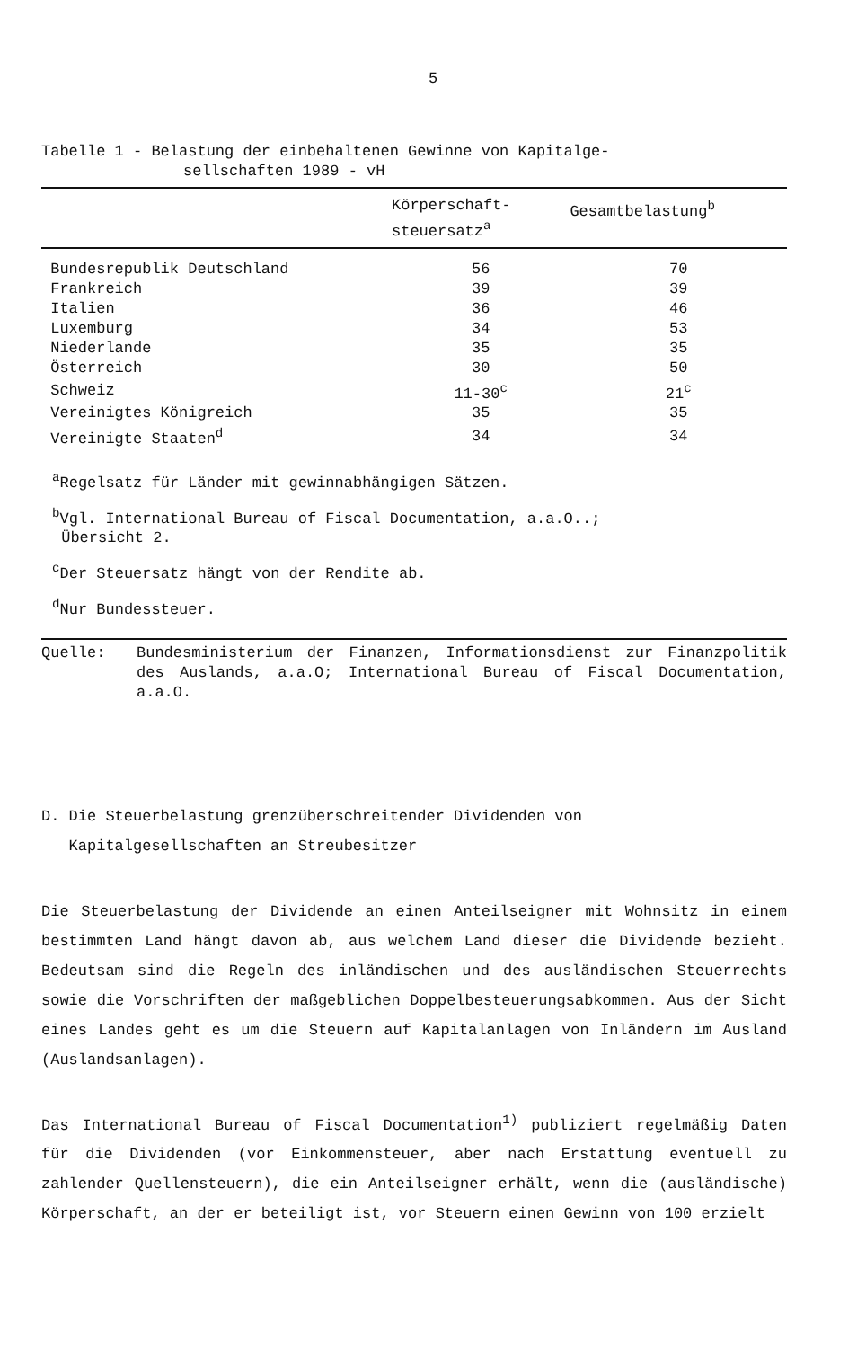5
Tabelle 1 - Belastung der einbehaltenen Gewinne von Kapitalge-
sellschaften 1989 - vH
| | Körperschaft- steuersatz<sup>a</sup> | Gesamtbelastung<sup>b</sup> |
| --- | --- | --- |
| Bundesrepublik Deutschland | 56 | 70 |
| Frankreich | 39 | 39 |
| Italien | 36 | 46 |
| Luxemburg | 34 | 53 |
| Niederlande | 35 | 35 |
| Österreich | 30 | 50 |
| Schweiz | 11-30<sup>c</sup> | 21<sup>c</sup> |
| Vereinigtes Königreich | 35 | 35 |
| Vereinigte Staaten<sup>d</sup> | 34 | 34 |
<sup>a</sup> Regelsatz für Länder mit gewinnabhängigen Sätzen.
<sup>b</sup> Vgl. International Bureau of Fiscal Documentation, a.a.O..;
Übersicht 2.
<sup>c</sup> Der Steuersatz hängt von der Rendite ab.
<sup>d</sup> Nur Bundessteuer.
Quelle: Bundesministerium der Finanzen, Informationsdienst zur Finanzpolitik des Auslands, a.a.O; International Bureau of Fiscal Documentation, a.a.O.
D. Die Steuerbelastung grenzüberschreitender Dividenden von
Kapitalgesellschaften an Streubesitzer
Die Steuerbelastung der Dividende an einen Anteilseigner mit Wohnsitz in einem bestimmten Land hängt davon ab, aus welchem Land dieser die Dividende bezieht. Bedeutsam sind die Regeln des inländischen und des ausländischen Steuerrechts sowie die Vorschriften der maßgeblichen Doppelbesteuerungsabkommen. Aus der Sicht eines Landes geht es um die Steuern auf Kapitalanlagen von Inländern im Ausland (Auslandsanlagen).
Das International Bureau of Fiscal Documentation<sup>1)</sup> publiziert regelmäßig Daten für die Dividenden (vor Einkommensteuer, aber nach Erstattung eventuell zu zahlender Quellensteuern), die ein Anteilseigner erhält, wenn die (ausländische) Körperschaft, an der er beteiligt ist, vor Steuern einen Gewinn von 100 erzielt